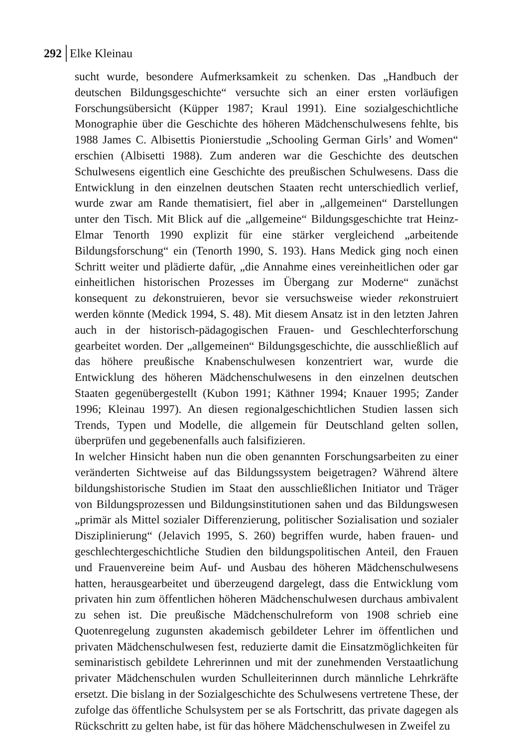292 Elke Kleinau
sucht wurde, besondere Aufmerksamkeit zu schenken. Das „Handbuch der deutschen Bildungsgeschichte“ versuchte sich an einer ersten vorläufigen Forschungsübersicht (Küpper 1987; Kraul 1991). Eine sozialgeschichtliche Monographie über die Geschichte des höheren Mädchenschulwesens fehlte, bis 1988 James C. Albisettis Pionierstudie „Schooling German Girls’ and Women“ erschien (Albisetti 1988). Zum anderen war die Geschichte des deutschen Schulwesens eigentlich eine Geschichte des preußischen Schulwesens. Dass die Entwicklung in den einzelnen deutschen Staaten recht unterschiedlich verlief, wurde zwar am Rande thematisiert, fiel aber in „allgemeinen“ Darstellungen unter den Tisch. Mit Blick auf die „allgemeine“ Bildungsgeschichte trat Heinz-Elmar Tenorth 1990 explizit für eine stärker vergleichend „arbeitende Bildungsforschung“ ein (Tenorth 1990, S. 193). Hans Medick ging noch einen Schritt weiter und plädierte dafür, „die Annahme eines vereinheitlichen oder gar einheitlichen historischen Prozesses im Übergang zur Moderne“ zunächst konsequent zu dekonstruieren, bevor sie versuchsweise wieder rekonstruiert werden könnte (Medick 1994, S. 48). Mit diesem Ansatz ist in den letzten Jahren auch in der historisch-pädagogischen Frauen- und Geschlechterforschung gearbeitet worden. Der „allgemeinen“ Bildungsgeschichte, die ausschließlich auf das höhere preußische Knabenschulwesen konzentriert war, wurde die Entwicklung des höheren Mädchenschulwesens in den einzelnen deutschen Staaten gegenübergestellt (Kubon 1991; Käthner 1994; Knauer 1995; Zander 1996; Kleinau 1997). An diesen regionalgeschichtlichen Studien lassen sich Trends, Typen und Modelle, die allgemein für Deutschland gelten sollen, überprüfen und gegebenenfalls auch falsifizieren.
In welcher Hinsicht haben nun die oben genannten Forschungsarbeiten zu einer veränderten Sichtweise auf das Bildungssystem beigetragen? Während ältere bildungshistorische Studien im Staat den ausschließlichen Initiator und Träger von Bildungsprozessen und Bildungsinstitutionen sahen und das Bildungswesen „primär als Mittel sozialer Differenzierung, politischer Sozialisation und sozialer Disziplinierung“ (Jelavich 1995, S. 260) begriffen wurde, haben frauen- und geschlechtergeschichtliche Studien den bildungspolitischen Anteil, den Frauen und Frauenvereine beim Auf- und Ausbau des höheren Mädchenschulwesens hatten, herausgearbeitet und überzeugend dargelegt, dass die Entwicklung vom privaten hin zum öffentlichen höheren Mädchenschulwesen durchaus ambivalent zu sehen ist. Die preußische Mädchenschulreform von 1908 schrieb eine Quotenregelung zugunsten akademisch gebildeter Lehrer im öffentlichen und privaten Mädchenschulwesen fest, reduzierte damit die Einsatzmöglichkeiten für seminaristisch gebildete Lehrerinnen und mit der zunehmenden Verstaatlichung privater Mädchenschulen wurden Schulleiterinnen durch männliche Lehrkräfte ersetzt. Die bislang in der Sozialgeschichte des Schulwesens vertretene These, der zufolge das öffentliche Schulsystem per se als Fortschritt, das private dagegen als Rückschritt zu gelten habe, ist für das höhere Mädchenschulwesen in Zweifel zu